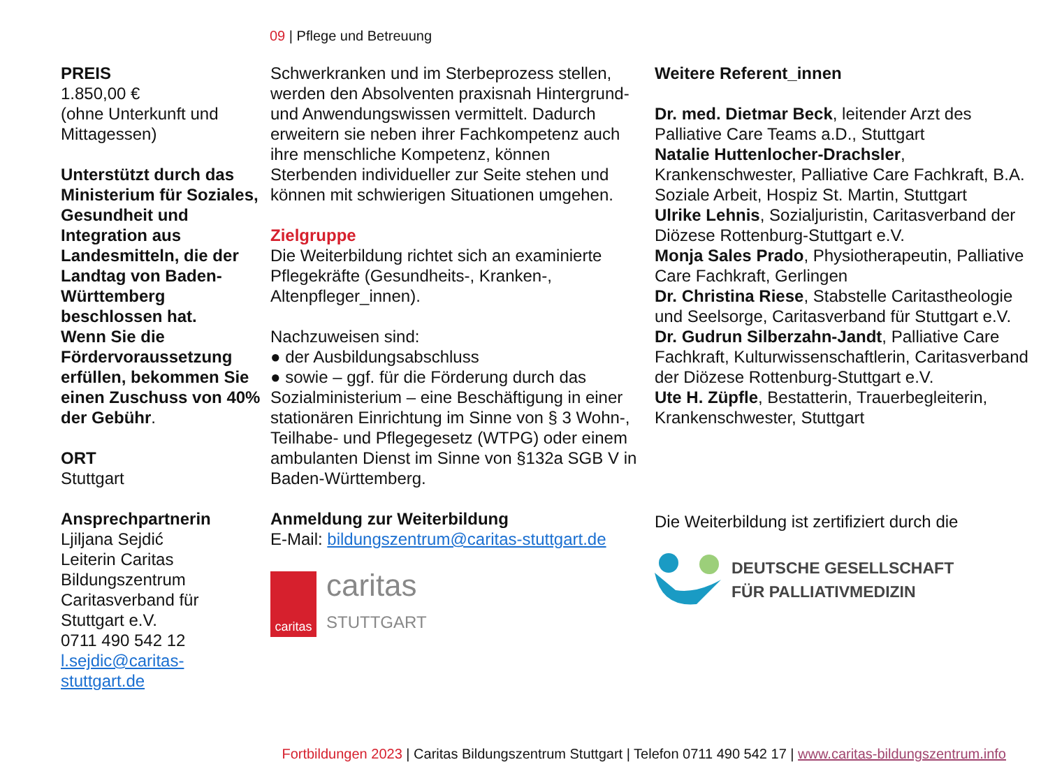09 | Pflege und Betreuung
PREIS
1.850,00 €
(ohne Unterkunft und Mittagessen)
Unterstützt durch das Ministerium für Soziales, Gesundheit und Integration aus Landesmitteln, die der Landtag von Baden-Württemberg beschlossen hat.
Wenn Sie die Fördervoraussetzung erfüllen, bekommen Sie einen Zuschuss von 40% der Gebühr.
ORT
Stuttgart
Ansprechpartnerin
Ljiljana Sejdić
Leiterin Caritas Bildungszentrum
Caritasverband für Stuttgart e.V.
0711 490 542 12
l.sejdic@caritas-stuttgart.de
Schwerkranken und im Sterbeprozess stellen, werden den Absolventen praxisnah Hintergrund- und Anwendungswissen vermittelt. Dadurch erweitern sie neben ihrer Fachkompetenz auch ihre menschliche Kompetenz, können Sterbenden individueller zur Seite stehen und können mit schwierigen Situationen umgehen.
Zielgruppe
Die Weiterbildung richtet sich an examinierte Pflegekräfte (Gesundheits-, Kranken-, Altenpfleger_innen).
Nachzuweisen sind:
● der Ausbildungsabschluss
● sowie – ggf. für die Förderung durch das Sozialministerium – eine Beschäftigung in einer stationären Einrichtung im Sinne von § 3 Wohn-, Teilhabe- und Pflegegesetz (WTPG) oder einem ambulanten Dienst im Sinne von §132a SGB V in Baden-Württemberg.
Anmeldung zur Weiterbildung
E-Mail: bildungszentrum@caritas-stuttgart.de
caritas
caritas
STUTTGART
Weitere Referent_innen
Dr. med. Dietmar Beck, leitender Arzt des Palliative Care Teams a.D., Stuttgart
Natalie Huttenlocher-Drachsler, Krankenschwester, Palliative Care Fachkraft, B.A. Soziale Arbeit, Hospiz St. Martin, Stuttgart
Ulrike Lehnis, Sozialjuristin, Caritasverband der Diözese Rottenburg-Stuttgart e.V.
Monja Sales Prado, Physiotherapeutin, Palliative Care Fachkraft, Gerlingen
Dr. Christina Riese, Stabstelle Caritastheologie und Seelsorge, Caritasverband für Stuttgart e.V.
Dr. Gudrun Silberzahn-Jandt, Palliative Care Fachkraft, Kulturwissenschaftlerin, Caritasverband der Diözese Rottenburg-Stuttgart e.V.
Ute H. Züpfle, Bestatterin, Trauerbegleiterin, Krankenschwester, Stuttgart
Die Weiterbildung ist zertifiziert durch die
DEUTSCHE GESELLSCHAFT
FÜR PALLIATIVMEDIZIN
Fortbildungen 2023 | Caritas Bildungszentrum Stuttgart | Telefon 0711 490 542 17 | www.caritas-bildungszentrum.info